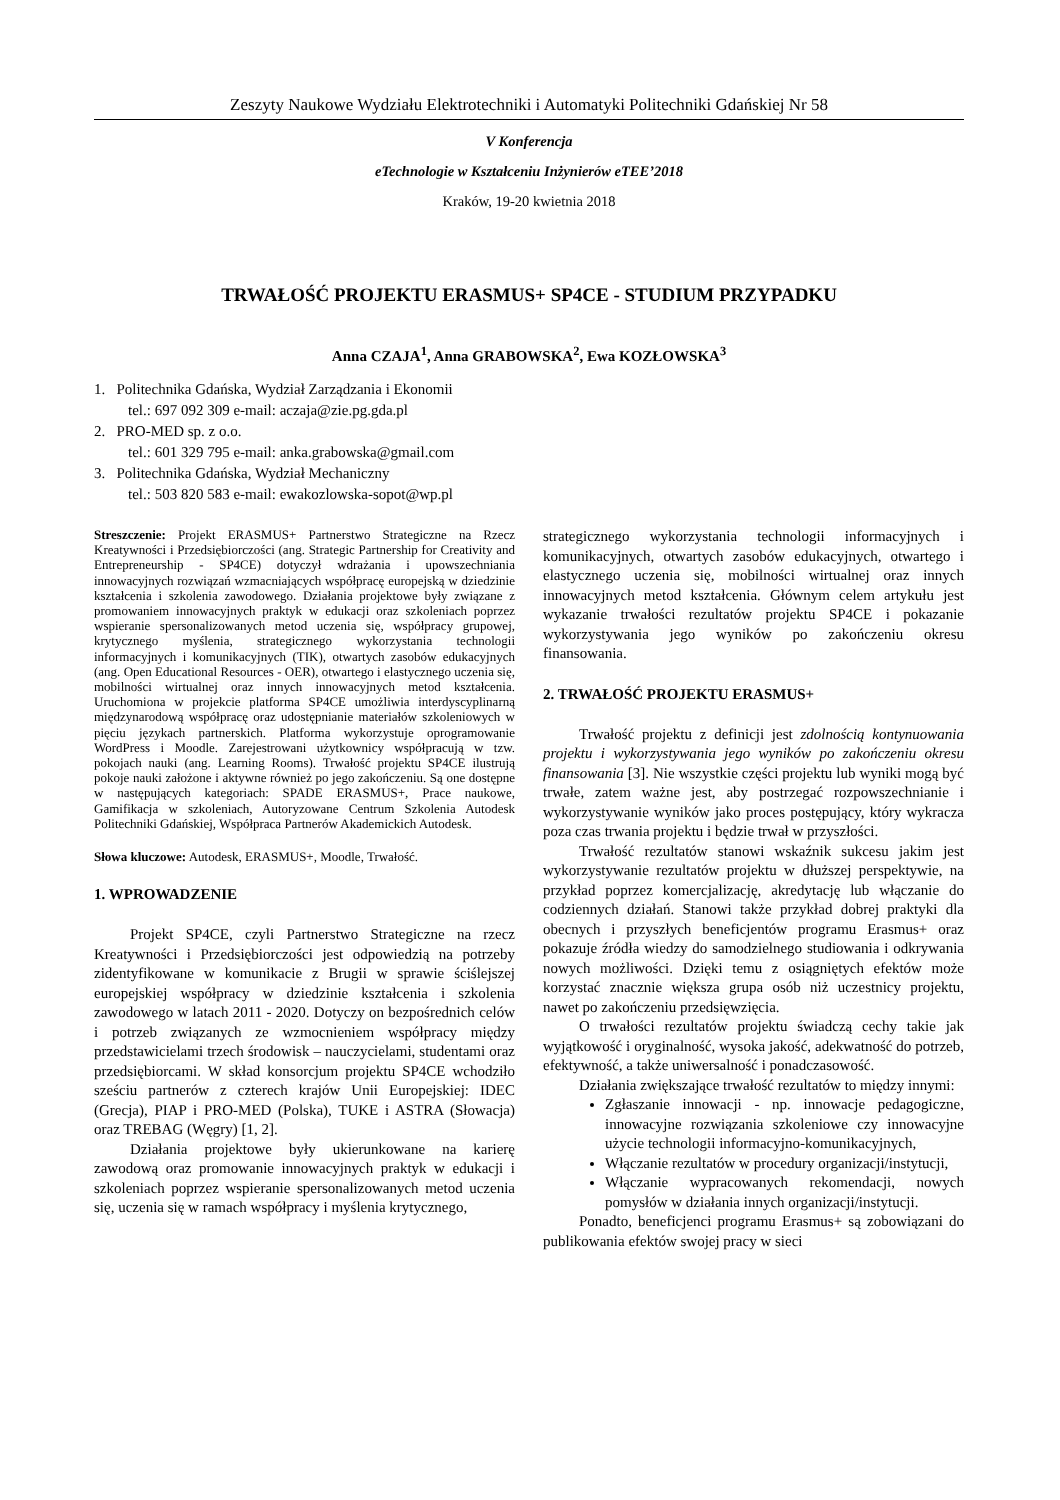Zeszyty Naukowe Wydziału Elektrotechniki i Automatyki Politechniki Gdańskiej Nr 58
V Konferencja
eTechnologie w Kształceniu Inżynierów eTEE’2018
Kraków, 19-20 kwietnia 2018
TRWAŁOŚĆ PROJEKTU ERASMUS+ SP4CE - STUDIUM PRZYPADKU
Anna CZAJA<sup>1</sup>, Anna GRABOWSKA<sup>2</sup>, Ewa KOZŁOWSKA<sup>3</sup>
1. Politechnika Gdańska, Wydział Zarządzania i Ekonomii
tel.: 697 092 309 e-mail: aczaja@zie.pg.gda.pl
2. PRO-MED sp. z o.o.
tel.: 601 329 795 e-mail: anka.grabowska@gmail.com
3. Politechnika Gdańska, Wydział Mechaniczny
tel.: 503 820 583 e-mail: ewakozlowska-sopot@wp.pl
Streszczenie: Projekt ERASMUS+ Partnerstwo Strategiczne na Rzecz Kreatywności i Przedsiębiorczości (ang. Strategic Partnership for Creativity and Entrepreneurship - SP4CE) dotyczył wdrażania i upowszechniania innowacyjnych rozwiązań wzmacniających współpracę europejską w dziedzinie kształcenia i szkolenia zawodowego. Działania projektowe były związane z promowaniem innowacyjnych praktyk w edukacji oraz szkoleniach poprzez wspieranie spersonalizowanych metod uczenia się, współpracy grupowej, krytycznego myślenia, strategicznego wykorzystania technologii informacyjnych i komunikacyjnych (TIK), otwartych zasobów edukacyjnych (ang. Open Educational Resources - OER), otwartego i elastycznego uczenia się, mobilności wirtualnej oraz innych innowacyjnych metod kształcenia. Uruchomiona w projekcie platforma SP4CE umożliwia interdyscyplinarną międzynarodową współpracę oraz udostępnianie materiałów szkoleniowych w pięciu językach partnerskich. Platforma wykorzystuje oprogramowanie WordPress i Moodle. Zarejestrowani użytkownicy współpracują w tzw. pokojach nauki (ang. Learning Rooms). Trwałość projektu SP4CE ilustrują pokoje nauki założone i aktywne również po jego zakończeniu. Są one dostępne w następujących kategoriach: SPADE ERASMUS+, Prace naukowe, Gamifikacja w szkoleniach, Autoryzowane Centrum Szkolenia Autodesk Politechniki Gdańskiej, Współpraca Partnerów Akademickich Autodesk.
Słowa kluczowe: Autodesk, ERASMUS+, Moodle, Trwałość.
1. WPROWADZENIE
Projekt SP4CE, czyli Partnerstwo Strategiczne na rzecz Kreatywności i Przedsiębiorczości jest odpowiedzią na potrzeby zidentyfikowane w komunikacie z Brugii w sprawie ściślejszej europejskiej współpracy w dziedzinie kształcenia i szkolenia zawodowego w latach 2011 - 2020. Dotyczy on bezpośrednich celów i potrzeb związanych ze wzmocnieniem współpracy między przedstawicielami trzech środowisk – nauczycielami, studentami oraz przedsiębiorcami. W skład konsorcjum projektu SP4CE wchodziło sześciu partnerów z czterech krajów Unii Europejskiej: IDEC (Grecja), PIAP i PRO-MED (Polska), TUKE i ASTRA (Słowacja) oraz TREBAG (Węgry) [1, 2].
Działania projektowe były ukierunkowane na karierę zawodową oraz promowanie innowacyjnych praktyk w edukacji i szkoleniach poprzez wspieranie spersonalizowanych metod uczenia się, uczenia się w ramach współpracy i myślenia krytycznego,
strategicznego wykorzystania technologii informacyjnych i komunikacyjnych, otwartych zasobów edukacyjnych, otwartego i elastycznego uczenia się, mobilności wirtualnej oraz innych innowacyjnych metod kształcenia. Głównym celem artykułu jest wykazanie trwałości rezultatów projektu SP4CE i pokazanie wykorzystywania jego wyników po zakończeniu okresu finansowania.
2. TRWAŁOŚĆ PROJEKTU ERASMUS+
Trwałość projektu z definicji jest zdolnością kontynuowania projektu i wykorzystywania jego wyników po zakończeniu okresu finansowania [3]. Nie wszystkie części projektu lub wyniki mogą być trwałe, zatem ważne jest, aby postrzegać rozpowszechnianie i wykorzystywanie wyników jako proces postępujący, który wykracza poza czas trwania projektu i będzie trwał w przyszłości.
Trwałość rezultatów stanowi wskaźnik sukcesu jakim jest wykorzystywanie rezultatów projektu w dłuższej perspektywie, na przykład poprzez komercjalizację, akredytację lub włączanie do codziennych działań. Stanowi także przykład dobrej praktyki dla obecnych i przyszłych beneficjentów programu Erasmus+ oraz pokazuje źródła wiedzy do samodzielnego studiowania i odkrywania nowych możliwości. Dzięki temu z osiągniętych efektów może korzystać znacznie większa grupa osób niż uczestnicy projektu, nawet po zakończeniu przedsięwzięcia.
O trwałości rezultatów projektu świadczą cechy takie jak wyjątkowość i oryginalność, wysoka jakość, adekwatność do potrzeb, efektywność, a także uniwersalność i ponadczasowość.
Działania zwiększające trwałość rezultatów to między innymi:
Zgłaszanie innowacji - np. innowacje pedagogiczne, innowacyjne rozwiązania szkoleniowe czy innowacyjne użycie technologii informacyjno-komunikacyjnych,
Włączanie rezultatów w procedury organizacji/instytucji,
Włączanie wypracowanych rekomendacji, nowych pomysłów w działania innych organizacji/instytucji.
Ponadto, beneficjenci programu Erasmus+ są zobowiązani do publikowania efektów swojej pracy w sieci